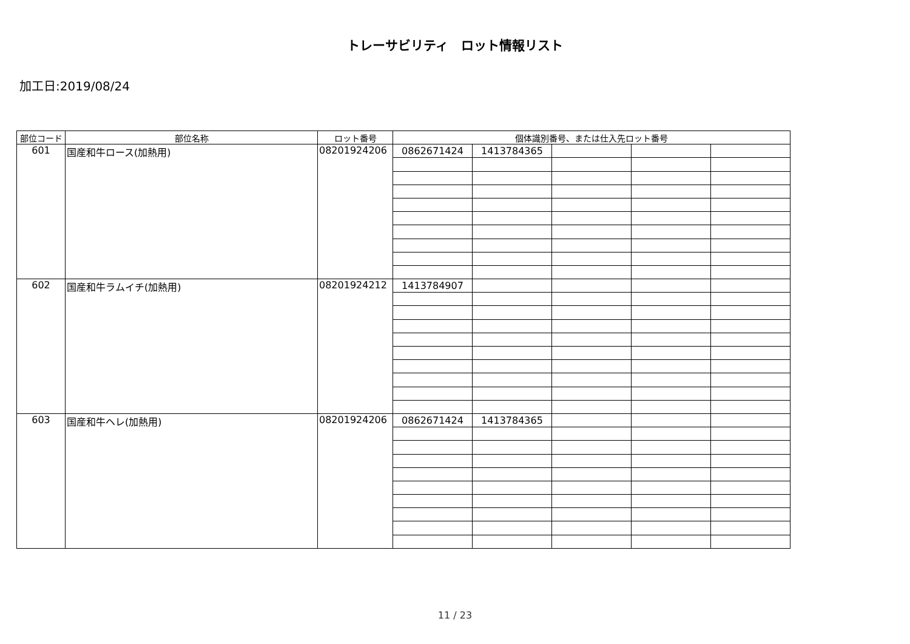トレーサビリティ　ロット情報リスト
加工日:2019/08/24
| 部位コード | 部位名称 | ロット番号 | 個体識別番号、または仕入先ロット番号 | | | | |
| --- | --- | --- | --- | --- | --- | --- | --- |
| 601 | 国産和牛ロース(加熱用) | 08201924206 | 0862671424 | 1413784365 | | | |
| 602 | 国産和牛ラムイチ(加熱用) | 08201924212 | 1413784907 | | | | |
| 603 | 国産和牛ヘレ(加熱用) | 08201924206 | 0862671424 | 1413784365 | | | |
11 / 23